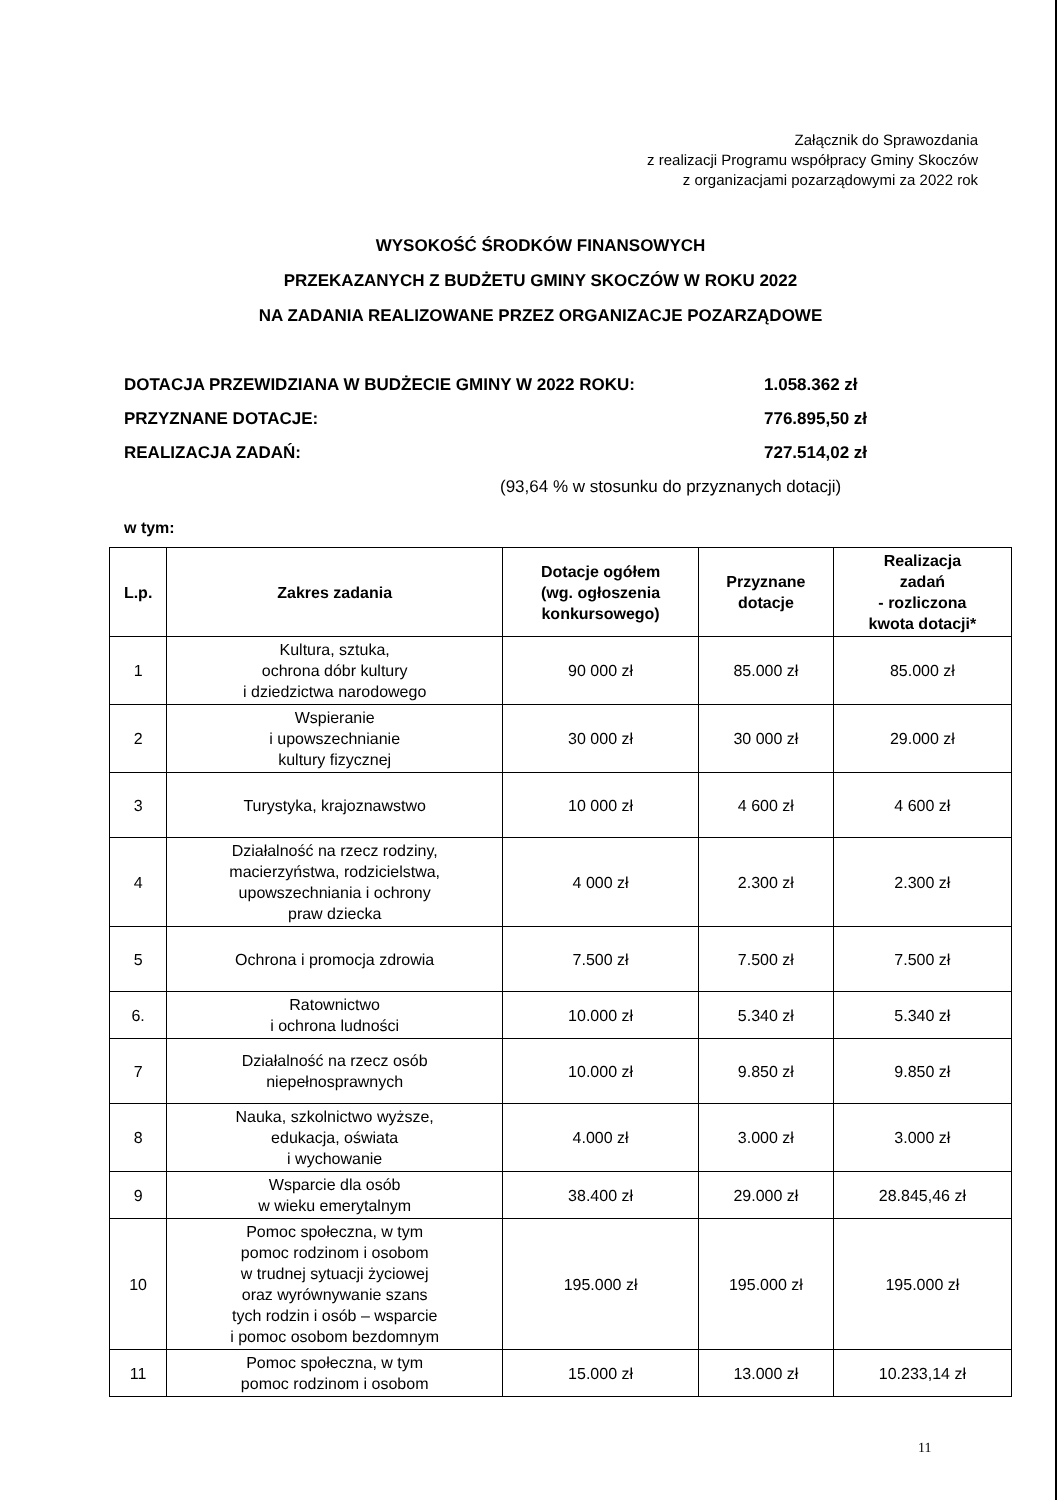Załącznik do Sprawozdania
z realizacji Programu współpracy Gminy Skoczów
z organizacjami pozarządowymi za 2022 rok
WYSOKOŚĆ ŚRODKÓW FINANSOWYCH
PRZEKAZANYCH Z BUDŻETU GMINY SKOCZÓW W ROKU 2022
NA ZADANIA REALIZOWANE PRZEZ ORGANIZACJE POZARZĄDOWE
DOTACJA PRZEWIDZIANA W BUDŻECIE GMINY W 2022 ROKU: 1.058.362 zł
PRZYZNANE DOTACJE: 776.895,50 zł
REALIZACJA ZADAŃ: 727.514,02 zł
(93,64 % w stosunku do przyznanych dotacji)
w tym:
| L.p. | Zakres zadania | Dotacje ogółem (wg. ogłoszenia konkursowego) | Przyznane dotacje | Realizacja zadań - rozliczona kwota dotacji* |
| --- | --- | --- | --- | --- |
| 1 | Kultura, sztuka, ochrona dóbr kultury i dziedzictwa narodowego | 90 000 zł | 85.000 zł | 85.000 zł |
| 2 | Wspieranie i upowszechnianie kultury fizycznej | 30 000 zł | 30 000 zł | 29.000 zł |
| 3 | Turystyka, krajoznawstwo | 10 000 zł | 4 600 zł | 4 600 zł |
| 4 | Działalność na rzecz rodziny, macierzyństwa, rodzicielstwa, upowszechniania i ochrony praw dziecka | 4 000 zł | 2.300 zł | 2.300 zł |
| 5 | Ochrona i promocja zdrowia | 7.500 zł | 7.500 zł | 7.500 zł |
| 6. | Ratownictwo i ochrona ludności | 10.000 zł | 5.340 zł | 5.340 zł |
| 7 | Działalność na rzecz osób niepełnosprawnych | 10.000 zł | 9.850 zł | 9.850 zł |
| 8 | Nauka, szkolnictwo wyższe, edukacja, oświata i wychowanie | 4.000 zł | 3.000 zł | 3.000 zł |
| 9 | Wsparcie dla osób w wieku emerytalnym | 38.400 zł | 29.000 zł | 28.845,46 zł |
| 10 | Pomoc społeczna, w tym pomoc rodzinom i osobom w trudnej sytuacji życiowej oraz wyrównywanie szans tych rodzin i osób – wsparcie i pomoc osobom bezdomnym | 195.000 zł | 195.000 zł | 195.000 zł |
| 11 | Pomoc społeczna, w tym pomoc rodzinom i osobom | 15.000 zł | 13.000 zł | 10.233,14 zł |
11